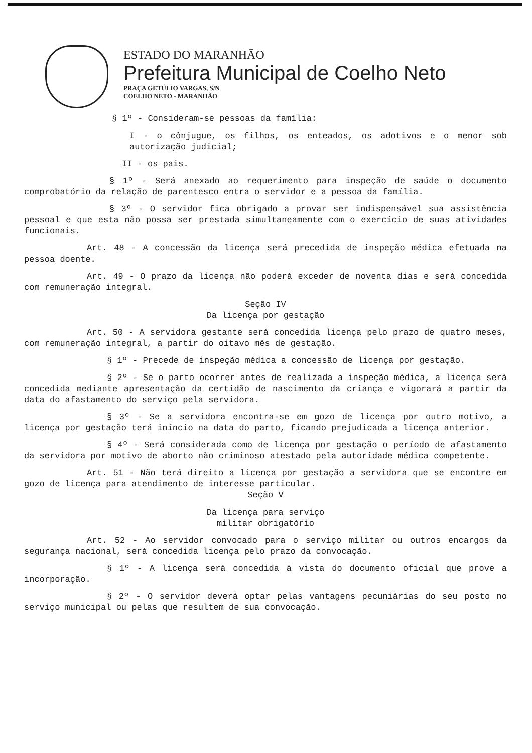ESTADO DO MARANHÃO
Prefeitura Municipal de Coelho Neto
PRAÇA GETÚLIO VARGAS, S/N
COELHO NETO - MARANHÃO
§ 1º - Consideram-se pessoas da família:
I - o cônjugue, os filhos, os enteados, os adotivos e o menor sob autorização judicial;
II - os pais.
§ 1º - Será anexado ao requerimento para inspeção de saúde o documento comprobatório da relação de parentesco entra o servidor e a pessoa da família.
§ 3º - O servidor fica obrigado a provar ser indispensável sua assistência pessoal e que esta não possa ser prestada simultaneamente com o exercício de suas atividades funcionais.
Art. 48 - A concessão da licença será precedida de inspeção médica efetuada na pessoa doente.
Art. 49 - O prazo da licença não poderá exceder de noventa dias e será concedida com remuneração integral.
Seção IV
Da licença por gestação
Art. 50 - A servidora gestante será concedida licença pelo prazo de quatro meses, com remuneração integral, a partir do oitavo mês de gestação.
§ 1º - Precede de inspeção médica a concessão de licença por gestação.
§ 2º - Se o parto ocorrer antes de realizada a inspeção médica, a licença será concedida mediante apresentação da certidão de nascimento da criança e vigorará a partir da data do afastamento do serviço pela servidora.
§ 3º - Se a servidora encontra-se em gozo de licença por outro motivo, a licença por gestação terá iníncio na data do parto, ficando prejudicada a licença anterior.
§ 4º - Será considerada como de licença por gestação o período de afastamento da servidora por motivo de aborto não criminoso atestado pela autoridade médica competente.
Art. 51 - Não terá direito a licença por gestação a servidora que se encontre em gozo de licença para atendimento de interesse particular.
Seção V
Da licença para serviço
militar obrigatório
Art. 52 - Ao servidor convocado para o serviço militar ou outros encargos da segurança nacional, será concedida licença pelo prazo da convocação.
§ 1º - A licença será concedida à vista do documento oficial que prove a incorporação.
§ 2º - O servidor deverá optar pelas vantagens pecuniárias do seu posto no serviço municipal ou pelas que resultem de sua convocação.